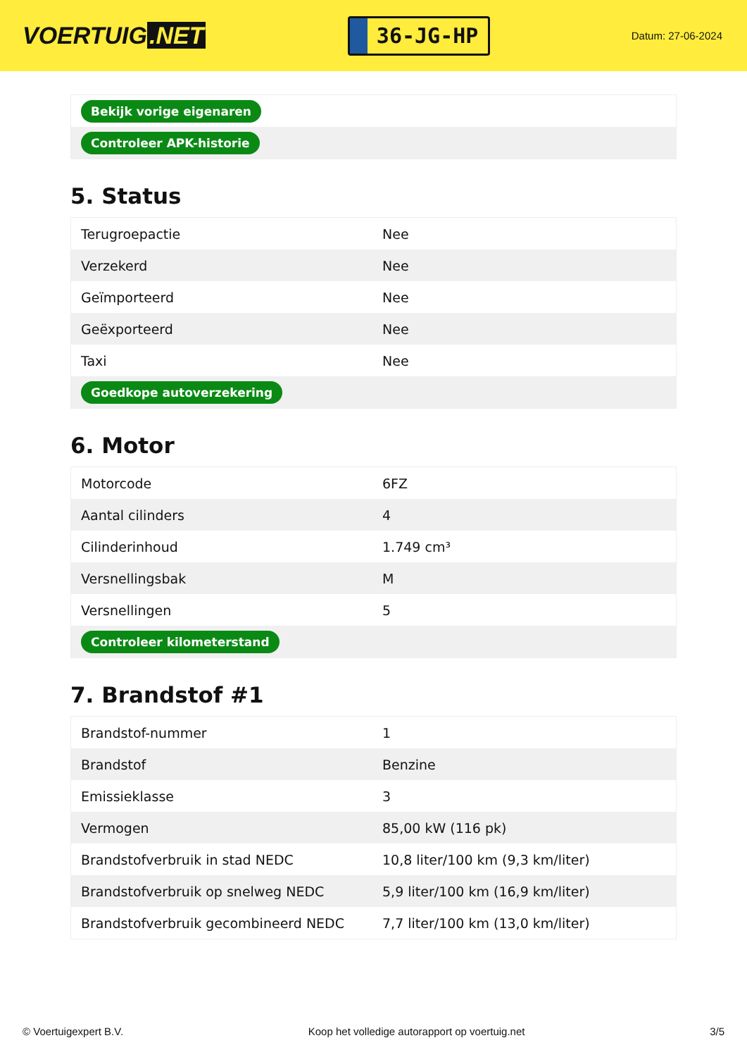VOERTUIG.NET
36-JG-HP
Datum: 27-06-2024
| Bekijk vorige eigenaren |
| Controleer APK-historie |
5. Status
| Terugroepactie | Nee |
| Verzekerd | Nee |
| Geïmporteerd | Nee |
| Geëxporteerd | Nee |
| Taxi | Nee |
| Goedkope autoverzekering | |
6. Motor
| Motorcode | 6FZ |
| Aantal cilinders | 4 |
| Cilinderinhoud | 1.749 cm³ |
| Versnellingsbak | M |
| Versnellingen | 5 |
| Controleer kilometerstand | |
7. Brandstof #1
| Brandstof-nummer | 1 |
| Brandstof | Benzine |
| Emissieklasse | 3 |
| Vermogen | 85,00 kW (116 pk) |
| Brandstofverbruik in stad NEDC | 10,8 liter/100 km (9,3 km/liter) |
| Brandstofverbruik op snelweg NEDC | 5,9 liter/100 km (16,9 km/liter) |
| Brandstofverbruik gecombineerd NEDC | 7,7 liter/100 km (13,0 km/liter) |
© Voertuigexpert B.V. Koop het volledige autorapport op voertuig.net 3/5